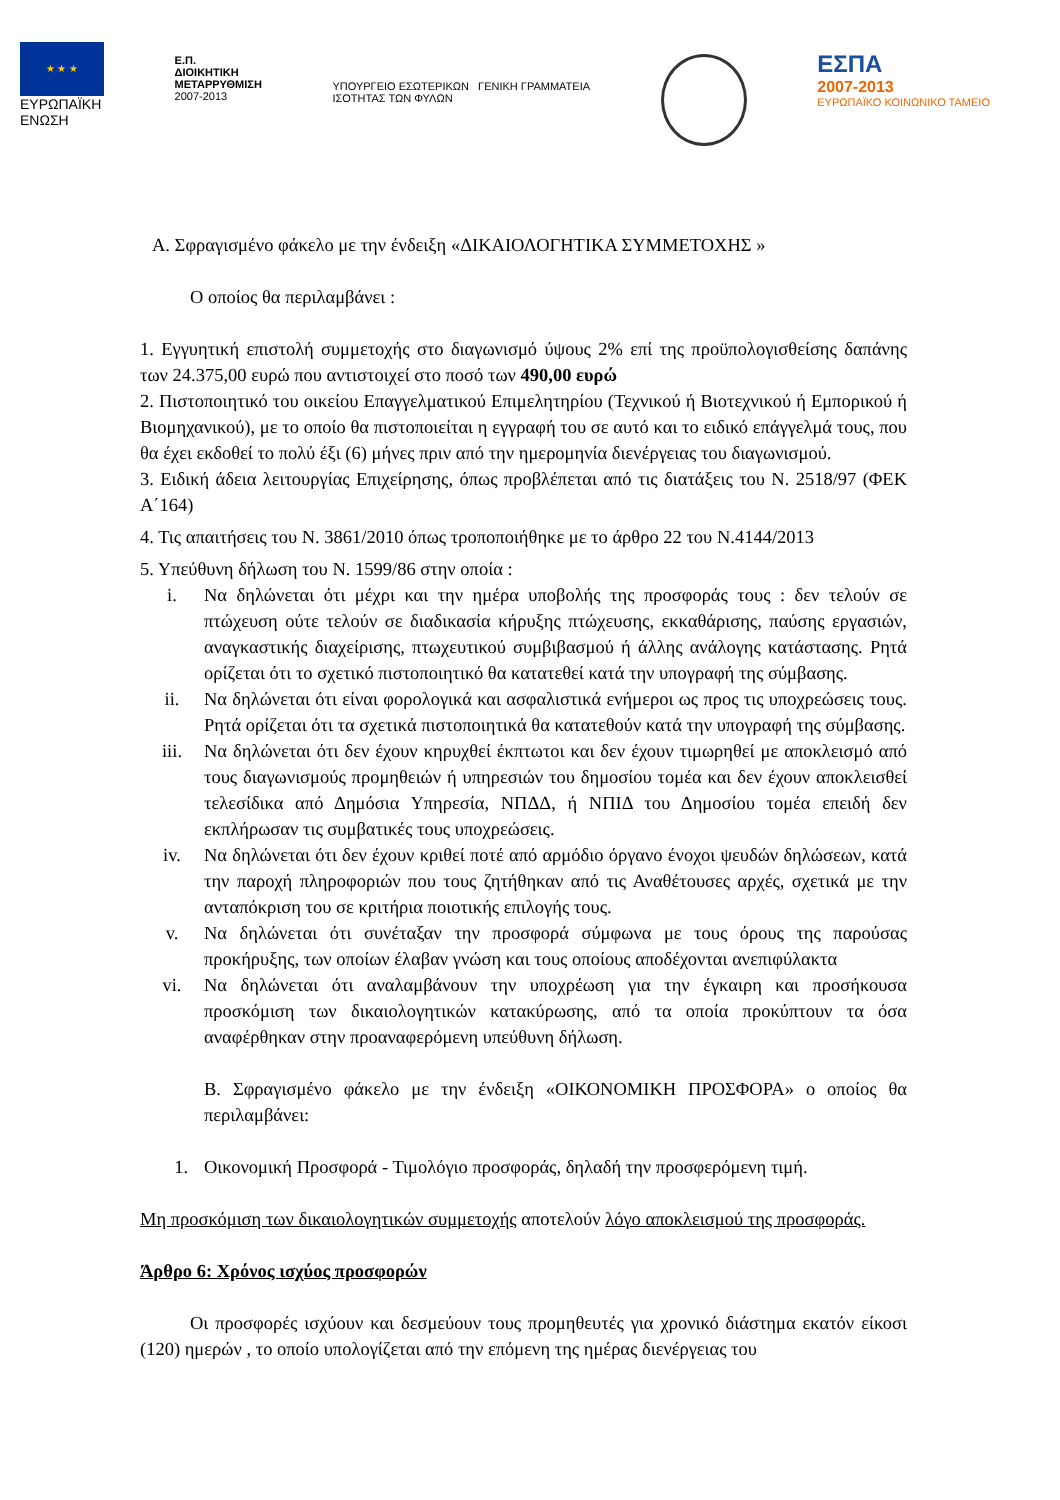★ ★ ★
ΕΥΡΩΠΑΪΚΗ
ΕΝΩΣΗ
Ε.Π.
ΔΙΟΙΚΗΤΙΚΗ
ΜΕΤΑΡΡΥΘΜΙΣΗ
2007-2013
ΥΠΟΥΡΓΕΙΟ ΕΣΩΤΕΡΙΚΩΝ ΓΕΝΙΚΗ ΓΡΑΜΜΑΤΕΙΑ
ΙΣΟΤΗΤΑΣ ΤΩΝ ΦΥΛΩΝ
ΕΣΠΑ
2007-2013
ΕΥΡΩΠΑΪΚΟ ΚΟΙΝΩΝΙΚΟ ΤΑΜΕΙΟ
Α. Σφραγισμένο φάκελο με την ένδειξη «ΔΙΚΑΙΟΛΟΓΗΤΙΚΑ ΣΥΜΜΕΤΟΧΗΣ »
Ο οποίος θα περιλαμβάνει :
1. Εγγυητική επιστολή συμμετοχής στο διαγωνισμό ύψους 2% επί της προϋπολογισθείσης δαπάνης των 24.375,00 ευρώ που αντιστοιχεί στο ποσό των 490,00 ευρώ
2. Πιστοποιητικό του οικείου Επαγγελματικού Επιμελητηρίου (Τεχνικού ή Βιοτεχνικού ή Εμπορικού ή Βιομηχανικού), με το οποίο θα πιστοποιείται η εγγραφή του σε αυτό και το ειδικό επάγγελμά τους, που θα έχει εκδοθεί το πολύ έξι (6) μήνες πριν από την ημερομηνία διενέργειας του διαγωνισμού.
3. Ειδική άδεια λειτουργίας Επιχείρησης, όπως προβλέπεται από τις διατάξεις του Ν. 2518/97 (ΦΕΚ Α΄164)
4. Τις απαιτήσεις του Ν. 3861/2010 όπως τροποποιήθηκε με το άρθρο 22 του Ν.4144/2013
5. Υπεύθυνη δήλωση του Ν. 1599/86 στην οποία :
i. Να δηλώνεται ότι μέχρι και την ημέρα υποβολής της προσφοράς τους : δεν τελούν σε πτώχευση ούτε τελούν σε διαδικασία κήρυξης πτώχευσης, εκκαθάρισης, παύσης εργασιών, αναγκαστικής διαχείρισης, πτωχευτικού συμβιβασμού ή άλλης ανάλογης κατάστασης. Ρητά ορίζεται ότι το σχετικό πιστοποιητικό θα κατατεθεί κατά την υπογραφή της σύμβασης.
ii. Να δηλώνεται ότι είναι φορολογικά και ασφαλιστικά ενήμεροι ως προς τις υποχρεώσεις τους. Ρητά ορίζεται ότι τα σχετικά πιστοποιητικά θα κατατεθούν κατά την υπογραφή της σύμβασης.
iii. Να δηλώνεται ότι δεν έχουν κηρυχθεί έκπτωτοι και δεν έχουν τιμωρηθεί με αποκλεισμό από τους διαγωνισμούς προμηθειών ή υπηρεσιών του δημοσίου τομέα και δεν έχουν αποκλεισθεί τελεσίδικα από Δημόσια Υπηρεσία, ΝΠΔΔ, ή ΝΠΙΔ του Δημοσίου τομέα επειδή δεν εκπλήρωσαν τις συμβατικές τους υποχρεώσεις.
iv. Να δηλώνεται ότι δεν έχουν κριθεί ποτέ από αρμόδιο όργανο ένοχοι ψευδών δηλώσεων, κατά την παροχή πληροφοριών που τους ζητήθηκαν από τις Αναθέτουσες αρχές, σχετικά με την ανταπόκριση του σε κριτήρια ποιοτικής επιλογής τους.
v. Να δηλώνεται ότι συνέταξαν την προσφορά σύμφωνα με τους όρους της παρούσας προκήρυξης, των οποίων έλαβαν γνώση και τους οποίους αποδέχονται ανεπιφύλακτα
vi. Να δηλώνεται ότι αναλαμβάνουν την υποχρέωση για την έγκαιρη και προσήκουσα προσκόμιση των δικαιολογητικών κατακύρωσης, από τα οποία προκύπτουν τα όσα αναφέρθηκαν στην προαναφερόμενη υπεύθυνη δήλωση.
Β. Σφραγισμένο φάκελο με την ένδειξη «ΟΙΚΟΝΟΜΙΚΗ ΠΡΟΣΦΟΡΑ» ο οποίος θα περιλαμβάνει:
1. Οικονομική Προσφορά - Τιμολόγιο προσφοράς, δηλαδή την προσφερόμενη τιμή.
Μη προσκόμιση των δικαιολογητικών συμμετοχής αποτελούν λόγο αποκλεισμού της προσφοράς.
Άρθρο 6: Χρόνος ισχύος προσφορών
Οι προσφορές ισχύουν και δεσμεύουν τους προμηθευτές για χρονικό διάστημα εκατόν είκοσι (120) ημερών , το οποίο υπολογίζεται από την επόμενη της ημέρας διενέργειας του